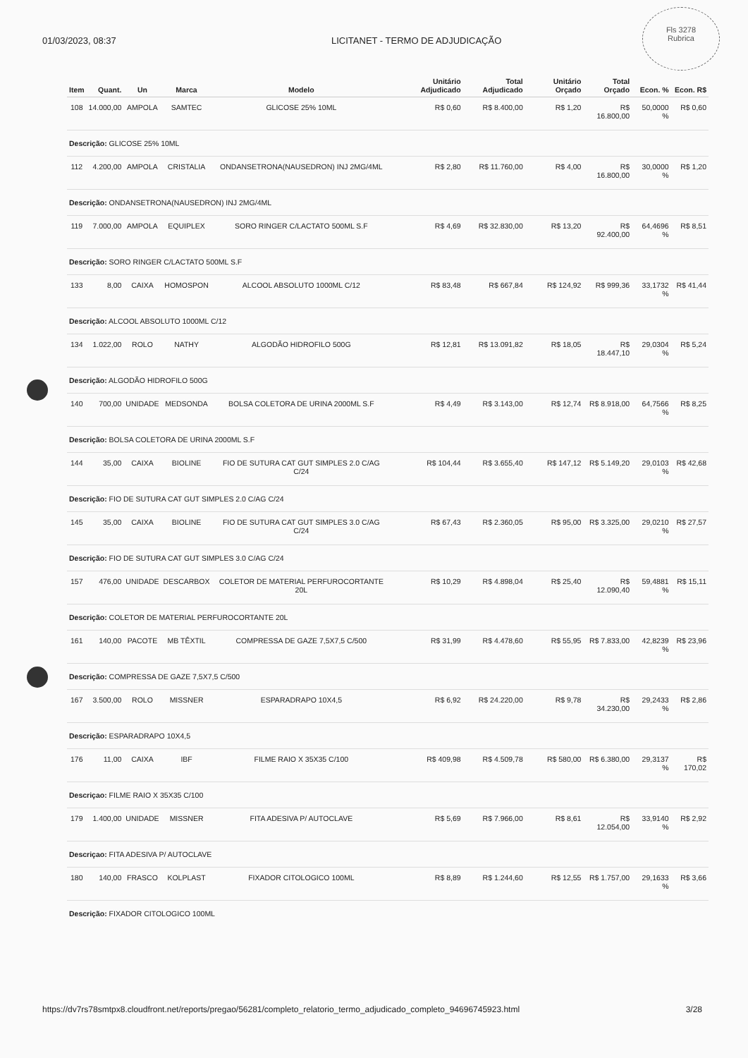01/03/2023, 08:37 LICITANET - TERMO DE ADJUDICAÇÃO
Fls 3278
Rubrica
| Item | Quant. | Un | Marca | Modelo | Unitário Adjudicado | Total Adjudicado | Unitário Orçado | Total Orçado | Econ. % | Econ. R$ |
| --- | --- | --- | --- | --- | --- | --- | --- | --- | --- | --- |
| 108 | 14.000,00 | AMPOLA | SAMTEC | GLICOSE 25% 10ML | R$ 0,60 | R$ 8.400,00 | R$ 1,20 | R$ 16.800,00 | 50,0000 % | R$ 0,60 |
| Descrição: GLICOSE 25% 10ML | | | | | | | | | | |
| 112 | 4.200,00 | AMPOLA | CRISTALIA | ONDANSETRONA(NAUSEDRON) INJ 2MG/4ML | R$ 2,80 | R$ 11.760,00 | R$ 4,00 | R$ 16.800,00 | 30,0000 % | R$ 1,20 |
| Descrição: ONDANSETRONA(NAUSEDRON) INJ 2MG/4ML | | | | | | | | | | |
| 119 | 7.000,00 | AMPOLA | EQUIPLEX | SORO RINGER C/LACTATO 500ML S.F | R$ 4,69 | R$ 32.830,00 | R$ 13,20 | R$ 92.400,00 | 64,4696 % | R$ 8,51 |
| Descrição: SORO RINGER C/LACTATO 500ML S.F | | | | | | | | | | |
| 133 | 8,00 | CAIXA | HOMOSPON | ALCOOL ABSOLUTO 1000ML C/12 | R$ 83,48 | R$ 667,84 | R$ 124,92 | R$ 999,36 | 33,1732 % | R$ 41,44 |
| Descrição: ALCOOL ABSOLUTO 1000ML C/12 | | | | | | | | | | |
| 134 | 1.022,00 | ROLO | NATHY | ALGODÃO HIDROFILO 500G | R$ 12,81 | R$ 13.091,82 | R$ 18,05 | R$ 18.447,10 | 29,0304 % | R$ 5,24 |
| Descrição: ALGODÃO HIDROFILO 500G | | | | | | | | | | |
| 140 | 700,00 | UNIDADE | MEDSONDA | BOLSA COLETORA DE URINA 2000ML S.F | R$ 4,49 | R$ 3.143,00 | R$ 12,74 | R$ 8.918,00 | 64,7566 % | R$ 8,25 |
| Descrição: BOLSA COLETORA DE URINA 2000ML S.F | | | | | | | | | | |
| 144 | 35,00 | CAIXA | BIOLINE | FIO DE SUTURA CAT GUT SIMPLES 2.0 C/AG C/24 | R$ 104,44 | R$ 3.655,40 | R$ 147,12 | R$ 5.149,20 | 29,0103 % | R$ 42,68 |
| Descrição: FIO DE SUTURA CAT GUT SIMPLES 2.0 C/AG C/24 | | | | | | | | | | |
| 145 | 35,00 | CAIXA | BIOLINE | FIO DE SUTURA CAT GUT SIMPLES 3.0 C/AG C/24 | R$ 67,43 | R$ 2.360,05 | R$ 95,00 | R$ 3.325,00 | 29,0210 % | R$ 27,57 |
| Descrição: FIO DE SUTURA CAT GUT SIMPLES 3.0 C/AG C/24 | | | | | | | | | | |
| 157 | 476,00 | UNIDADE | DESCARBOX | COLETOR DE MATERIAL PERFUROCORTANTE 20L | R$ 10,29 | R$ 4.898,04 | R$ 25,40 | R$ 12.090,40 | 59,4881 % | R$ 15,11 |
| Descrição: COLETOR DE MATERIAL PERFUROCORTANTE 20L | | | | | | | | | | |
| 161 | 140,00 | PACOTE | MB TÊXTIL | COMPRESSA DE GAZE 7,5X7,5 C/500 | R$ 31,99 | R$ 4.478,60 | R$ 55,95 | R$ 7.833,00 | 42,8239 % | R$ 23,96 |
| Descrição: COMPRESSA DE GAZE 7,5X7,5 C/500 | | | | | | | | | | |
| 167 | 3.500,00 | ROLO | MISSNER | ESPARADRAPO 10X4,5 | R$ 6,92 | R$ 24.220,00 | R$ 9,78 | R$ 34.230,00 | 29,2433 % | R$ 2,86 |
| Descrição: ESPARADRAPO 10X4,5 | | | | | | | | | | |
| 176 | 11,00 | CAIXA | IBF | FILME RAIO X 35X35 C/100 | R$ 409,98 | R$ 4.509,78 | R$ 580,00 | R$ 6.380,00 | 29,3137 % | R$ 170,02 |
| Descriçao: FILME RAIO X 35X35 C/100 | | | | | | | | | | |
| 179 | 1.400,00 | UNIDADE | MISSNER | FITA ADESIVA P/ AUTOCLAVE | R$ 5,69 | R$ 7.966,00 | R$ 8,61 | R$ 12.054,00 | 33,9140 % | R$ 2,92 |
| Descriçao: FITA ADESIVA P/ AUTOCLAVE | | | | | | | | | | |
| 180 | 140,00 | FRASCO | KOLPLAST | FIXADOR CITOLOGICO 100ML | R$ 8,89 | R$ 1.244,60 | R$ 12,55 | R$ 1.757,00 | 29,1633 % | R$ 3,66 |
| Descrição: FIXADOR CITOLOGICO 100ML | | | | | | | | | | |
https://dv7rs78smtpx8.cloudfront.net/reports/pregao/56281/completo_relatorio_termo_adjudicado_completo_94696745923.html 3/28